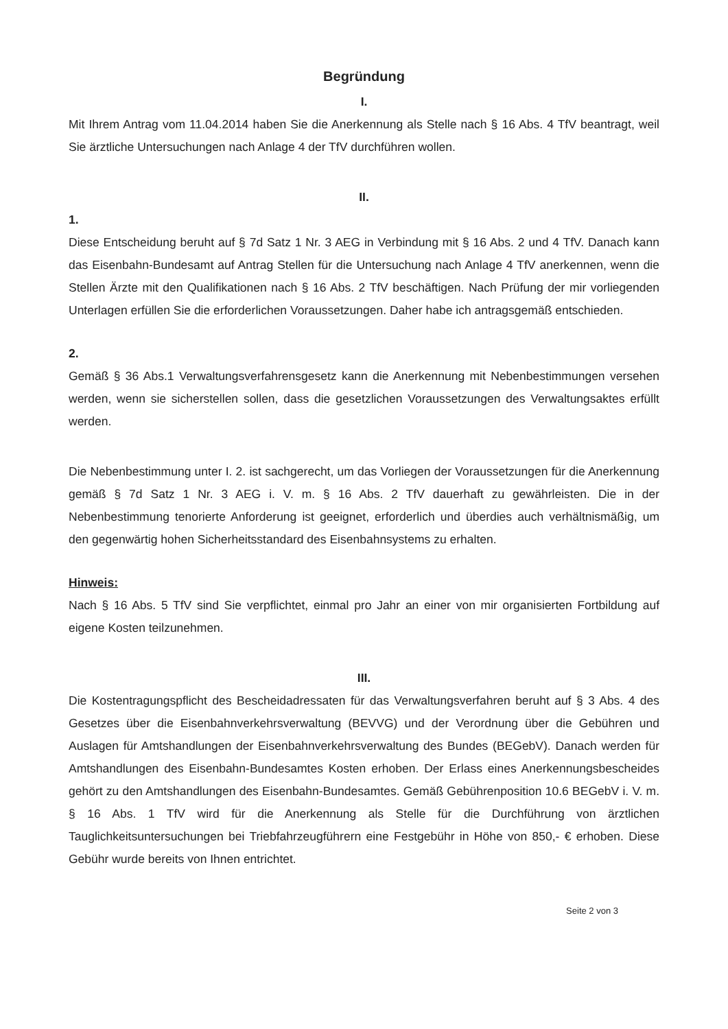Begründung
I.
Mit Ihrem Antrag vom 11.04.2014 haben Sie die Anerkennung als Stelle nach § 16 Abs. 4 TfV beantragt, weil Sie ärztliche Untersuchungen nach Anlage 4 der TfV durchführen wollen.
II.
1.
Diese Entscheidung beruht auf § 7d Satz 1 Nr. 3 AEG in Verbindung mit § 16 Abs. 2 und 4 TfV. Danach kann das Eisenbahn-Bundesamt auf Antrag Stellen für die Untersuchung nach Anlage 4 TfV anerkennen, wenn die Stellen Ärzte mit den Qualifikationen nach § 16 Abs. 2 TfV beschäftigen. Nach Prüfung der mir vorliegenden Unterlagen erfüllen Sie die erforderlichen Voraussetzungen. Daher habe ich antragsgemäß entschieden.
2.
Gemäß § 36 Abs.1 Verwaltungsverfahrensgesetz kann die Anerkennung mit Nebenbestimmungen versehen werden, wenn sie sicherstellen sollen, dass die gesetzlichen Voraussetzungen des Verwaltungsaktes erfüllt werden.
Die Nebenbestimmung unter I. 2. ist sachgerecht, um das Vorliegen der Voraussetzungen für die Anerkennung gemäß § 7d Satz 1 Nr. 3 AEG i. V. m. § 16 Abs. 2 TfV dauerhaft zu gewährleisten. Die in der Nebenbestimmung tenorierte Anforderung ist geeignet, erforderlich und überdies auch verhältnismäßig, um den gegenwärtig hohen Sicherheitsstandard des Eisenbahnsystems zu erhalten.
Hinweis:
Nach § 16 Abs. 5 TfV sind Sie verpflichtet, einmal pro Jahr an einer von mir organisierten Fortbildung auf eigene Kosten teilzunehmen.
III.
Die Kostentragungspflicht des Bescheidadressaten für das Verwaltungsverfahren beruht auf § 3 Abs. 4 des Gesetzes über die Eisenbahnverkehrsverwaltung (BEVVG) und der Verordnung über die Gebühren und Auslagen für Amtshandlungen der Eisenbahnverkehrsverwaltung des Bundes (BEGebV). Danach werden für Amtshandlungen des Eisenbahn-Bundesamtes Kosten erhoben. Der Erlass eines Anerkennungsbescheides gehört zu den Amtshandlungen des Eisenbahn-Bundesamtes. Gemäß Gebührenposition 10.6 BEGebV i. V. m. § 16 Abs. 1 TfV wird für die Anerkennung als Stelle für die Durchführung von ärztlichen Tauglichkeitsuntersuchungen bei Triebfahrzeugführern eine Festgebühr in Höhe von 850,- € erhoben. Diese Gebühr wurde bereits von Ihnen entrichtet.
Seite 2 von 3